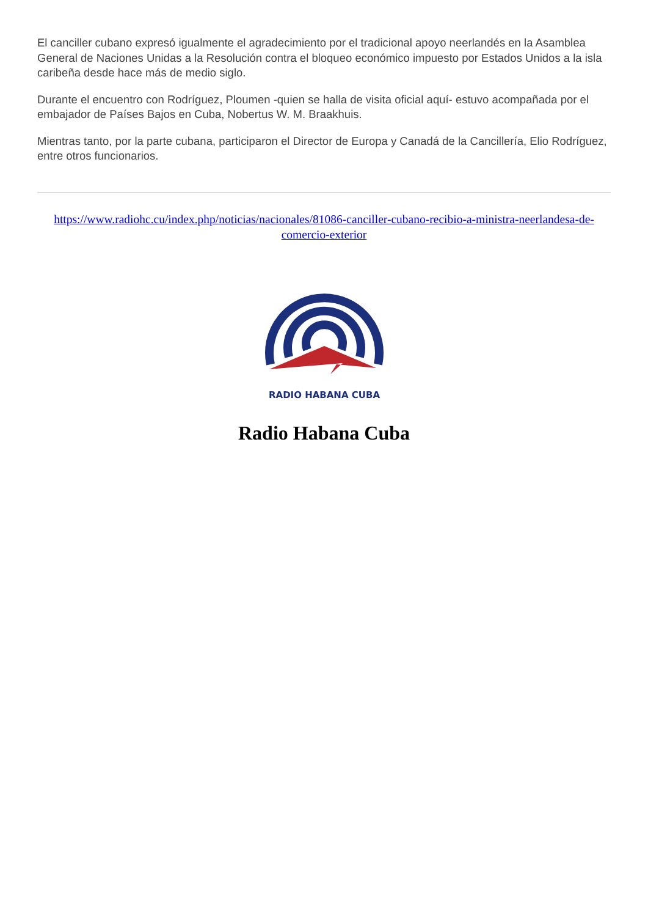El canciller cubano expresó igualmente el agradecimiento por el tradicional apoyo neerlandés en la Asamblea General de Naciones Unidas a la Resolución contra el bloqueo económico impuesto por Estados Unidos a la isla caribeña desde hace más de medio siglo.
Durante el encuentro con Rodríguez, Ploumen -quien se halla de visita oficial aquí- estuvo acompañada por el embajador de Países Bajos en Cuba, Nobertus W. M. Braakhuis.
Mientras tanto, por la parte cubana, participaron el Director de Europa y Canadá de la Cancillería, Elio Rodríguez, entre otros funcionarios.
https://www.radiohc.cu/index.php/noticias/nacionales/81086-canciller-cubano-recibio-a-ministra-neerlandesa-de-comercio-exterior
RADIO HABANA CUBA
Radio Habana Cuba